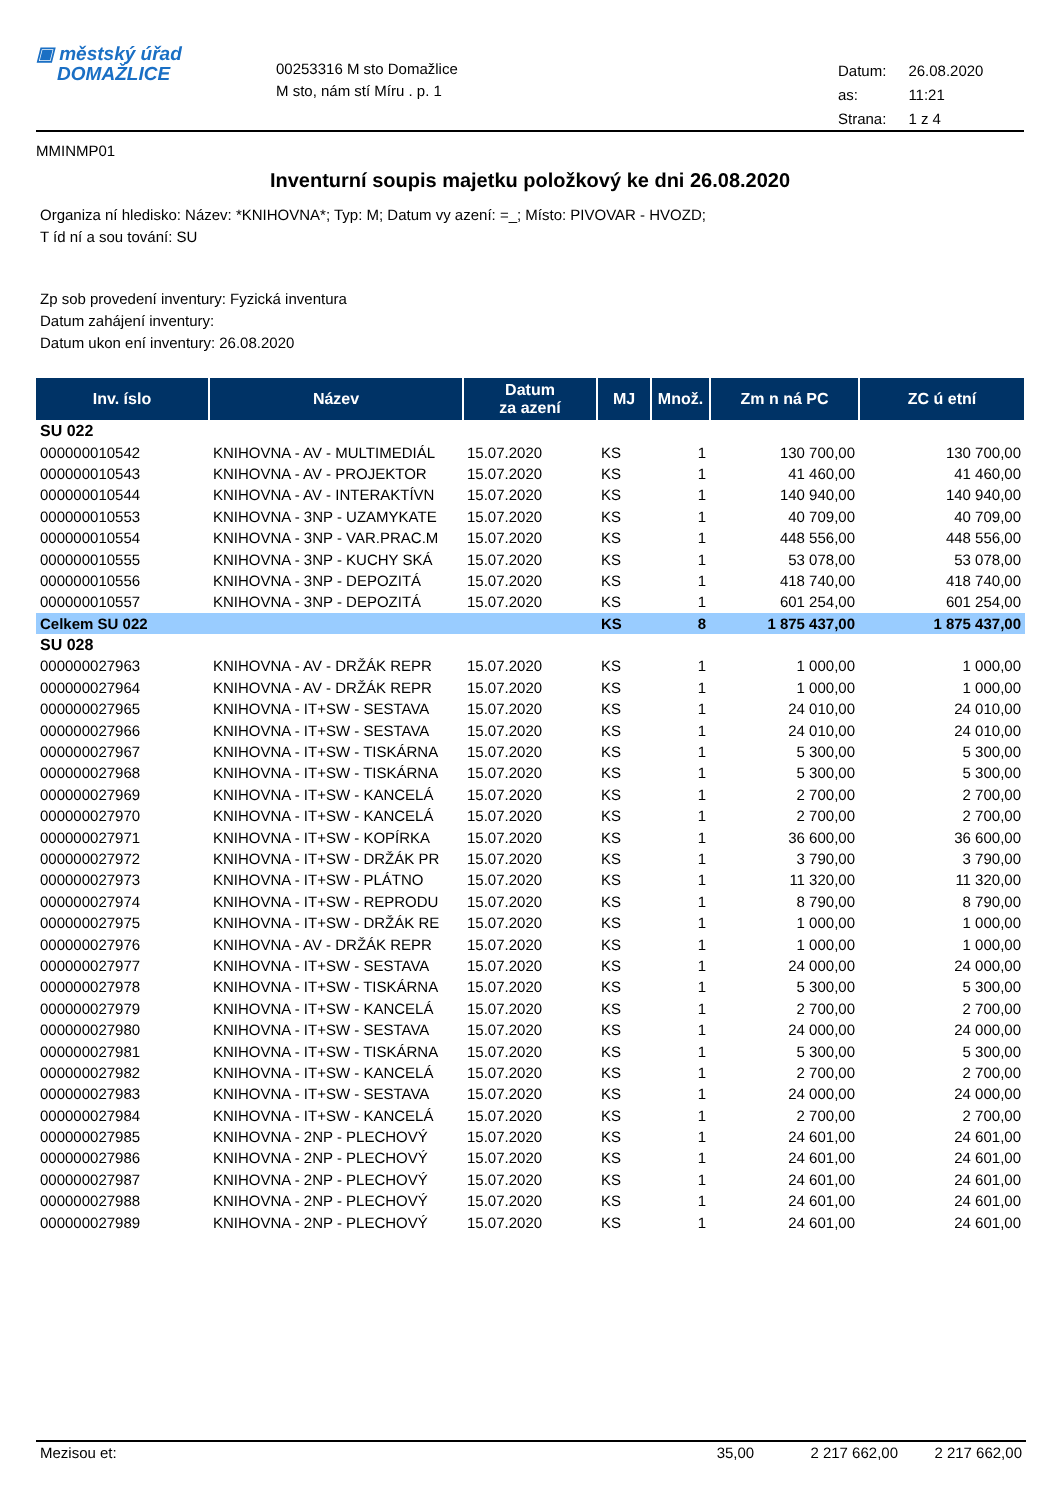▣ městský úřad
DOMAŽLICE
00253316 M sto Domažlice
M sto, nám stí Míru . p. 1
| Datum: | 26.08.2020 |
| as: | 11:21 |
| Strana: | 1 z 4 |
MMINMP01
Inventurní soupis majetku položkový ke dni 26.08.2020
Organiza ní hledisko: Název: *KNIHOVNA*; Typ: M; Datum vy azení: =_; Místo: PIVOVAR - HVOZD;
T íd ní a sou tování: SU
Zp sob provedení inventury: Fyzická inventura
Datum zahájení inventury:
Datum ukon ení inventury: 26.08.2020
| Inv. íslo | Název | Datum za azení | MJ | Množ. | Zm n ná PC | ZC ú etní |
| --- | --- | --- | --- | --- | --- | --- |
| SU 022 | | | | | | |
| 000000010542 | KNIHOVNA - AV - MULTIMEDIÁL | 15.07.2020 | KS | 1 | 130 700,00 | 130 700,00 |
| 000000010543 | KNIHOVNA - AV - PROJEKTOR | 15.07.2020 | KS | 1 | 41 460,00 | 41 460,00 |
| 000000010544 | KNIHOVNA - AV - INTERAKTÍVN | 15.07.2020 | KS | 1 | 140 940,00 | 140 940,00 |
| 000000010553 | KNIHOVNA - 3NP - UZAMYKATE | 15.07.2020 | KS | 1 | 40 709,00 | 40 709,00 |
| 000000010554 | KNIHOVNA - 3NP - VAR.PRAC.M | 15.07.2020 | KS | 1 | 448 556,00 | 448 556,00 |
| 000000010555 | KNIHOVNA - 3NP - KUCHY SKÁ | 15.07.2020 | KS | 1 | 53 078,00 | 53 078,00 |
| 000000010556 | KNIHOVNA - 3NP - DEPOZITÁ | 15.07.2020 | KS | 1 | 418 740,00 | 418 740,00 |
| 000000010557 | KNIHOVNA - 3NP - DEPOZITÁ | 15.07.2020 | KS | 1 | 601 254,00 | 601 254,00 |
| Celkem SU 022 | | | KS | 8 | 1 875 437,00 | 1 875 437,00 |
| SU 028 | | | | | | |
| 000000027963 | KNIHOVNA - AV - DRŽÁK REPR | 15.07.2020 | KS | 1 | 1 000,00 | 1 000,00 |
| 000000027964 | KNIHOVNA - AV - DRŽÁK REPR | 15.07.2020 | KS | 1 | 1 000,00 | 1 000,00 |
| 000000027965 | KNIHOVNA - IT+SW - SESTAVA | 15.07.2020 | KS | 1 | 24 010,00 | 24 010,00 |
| 000000027966 | KNIHOVNA - IT+SW - SESTAVA | 15.07.2020 | KS | 1 | 24 010,00 | 24 010,00 |
| 000000027967 | KNIHOVNA - IT+SW - TISKÁRNA | 15.07.2020 | KS | 1 | 5 300,00 | 5 300,00 |
| 000000027968 | KNIHOVNA - IT+SW - TISKÁRNA | 15.07.2020 | KS | 1 | 5 300,00 | 5 300,00 |
| 000000027969 | KNIHOVNA - IT+SW - KANCELÁ | 15.07.2020 | KS | 1 | 2 700,00 | 2 700,00 |
| 000000027970 | KNIHOVNA - IT+SW - KANCELÁ | 15.07.2020 | KS | 1 | 2 700,00 | 2 700,00 |
| 000000027971 | KNIHOVNA - IT+SW - KOPÍRKA | 15.07.2020 | KS | 1 | 36 600,00 | 36 600,00 |
| 000000027972 | KNIHOVNA - IT+SW - DRŽÁK PR | 15.07.2020 | KS | 1 | 3 790,00 | 3 790,00 |
| 000000027973 | KNIHOVNA - IT+SW - PLÁTNO | 15.07.2020 | KS | 1 | 11 320,00 | 11 320,00 |
| 000000027974 | KNIHOVNA - IT+SW - REPRODU | 15.07.2020 | KS | 1 | 8 790,00 | 8 790,00 |
| 000000027975 | KNIHOVNA - IT+SW - DRŽÁK RE | 15.07.2020 | KS | 1 | 1 000,00 | 1 000,00 |
| 000000027976 | KNIHOVNA - AV - DRŽÁK REPR | 15.07.2020 | KS | 1 | 1 000,00 | 1 000,00 |
| 000000027977 | KNIHOVNA - IT+SW - SESTAVA | 15.07.2020 | KS | 1 | 24 000,00 | 24 000,00 |
| 000000027978 | KNIHOVNA - IT+SW - TISKÁRNA | 15.07.2020 | KS | 1 | 5 300,00 | 5 300,00 |
| 000000027979 | KNIHOVNA - IT+SW - KANCELÁ | 15.07.2020 | KS | 1 | 2 700,00 | 2 700,00 |
| 000000027980 | KNIHOVNA - IT+SW - SESTAVA | 15.07.2020 | KS | 1 | 24 000,00 | 24 000,00 |
| 000000027981 | KNIHOVNA - IT+SW - TISKÁRNA | 15.07.2020 | KS | 1 | 5 300,00 | 5 300,00 |
| 000000027982 | KNIHOVNA - IT+SW - KANCELÁ | 15.07.2020 | KS | 1 | 2 700,00 | 2 700,00 |
| 000000027983 | KNIHOVNA - IT+SW - SESTAVA | 15.07.2020 | KS | 1 | 24 000,00 | 24 000,00 |
| 000000027984 | KNIHOVNA - IT+SW - KANCELÁ | 15.07.2020 | KS | 1 | 2 700,00 | 2 700,00 |
| 000000027985 | KNIHOVNA - 2NP - PLECHOVÝ | 15.07.2020 | KS | 1 | 24 601,00 | 24 601,00 |
| 000000027986 | KNIHOVNA - 2NP - PLECHOVÝ | 15.07.2020 | KS | 1 | 24 601,00 | 24 601,00 |
| 000000027987 | KNIHOVNA - 2NP - PLECHOVÝ | 15.07.2020 | KS | 1 | 24 601,00 | 24 601,00 |
| 000000027988 | KNIHOVNA - 2NP - PLECHOVÝ | 15.07.2020 | KS | 1 | 24 601,00 | 24 601,00 |
| 000000027989 | KNIHOVNA - 2NP - PLECHOVÝ | 15.07.2020 | KS | 1 | 24 601,00 | 24 601,00 |
Mezisou et: 35,00 2 217 662,00 2 217 662,00